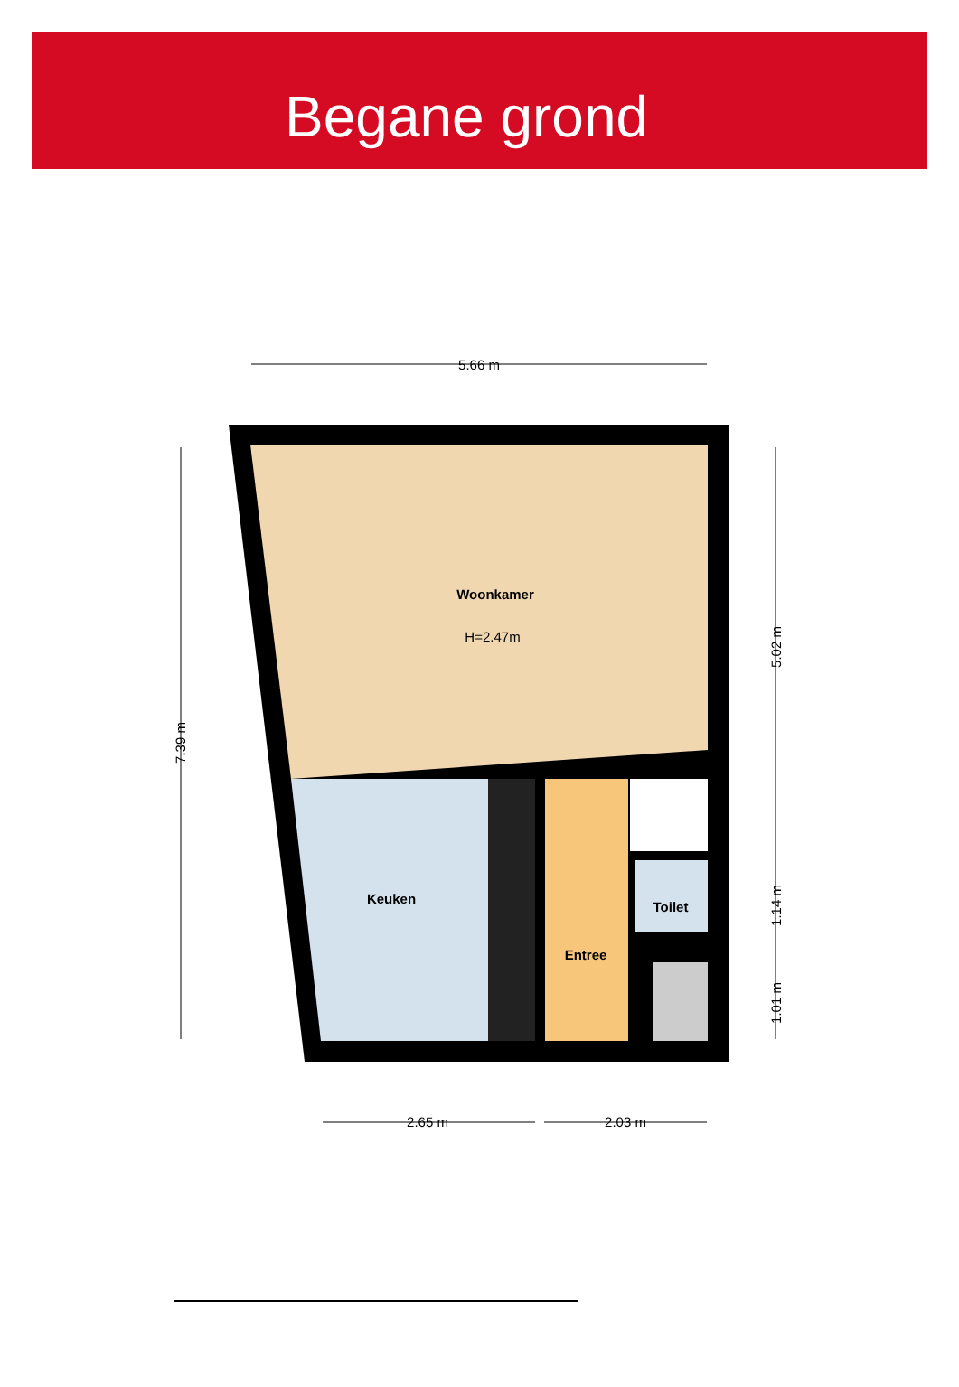Begane grond
Woonkamer
H=2.47m
Keuken
Toilet
Entree
5.66 m
2.65 m
2.03 m
7.39 m
5.02 m
1.14 m
1.01 m